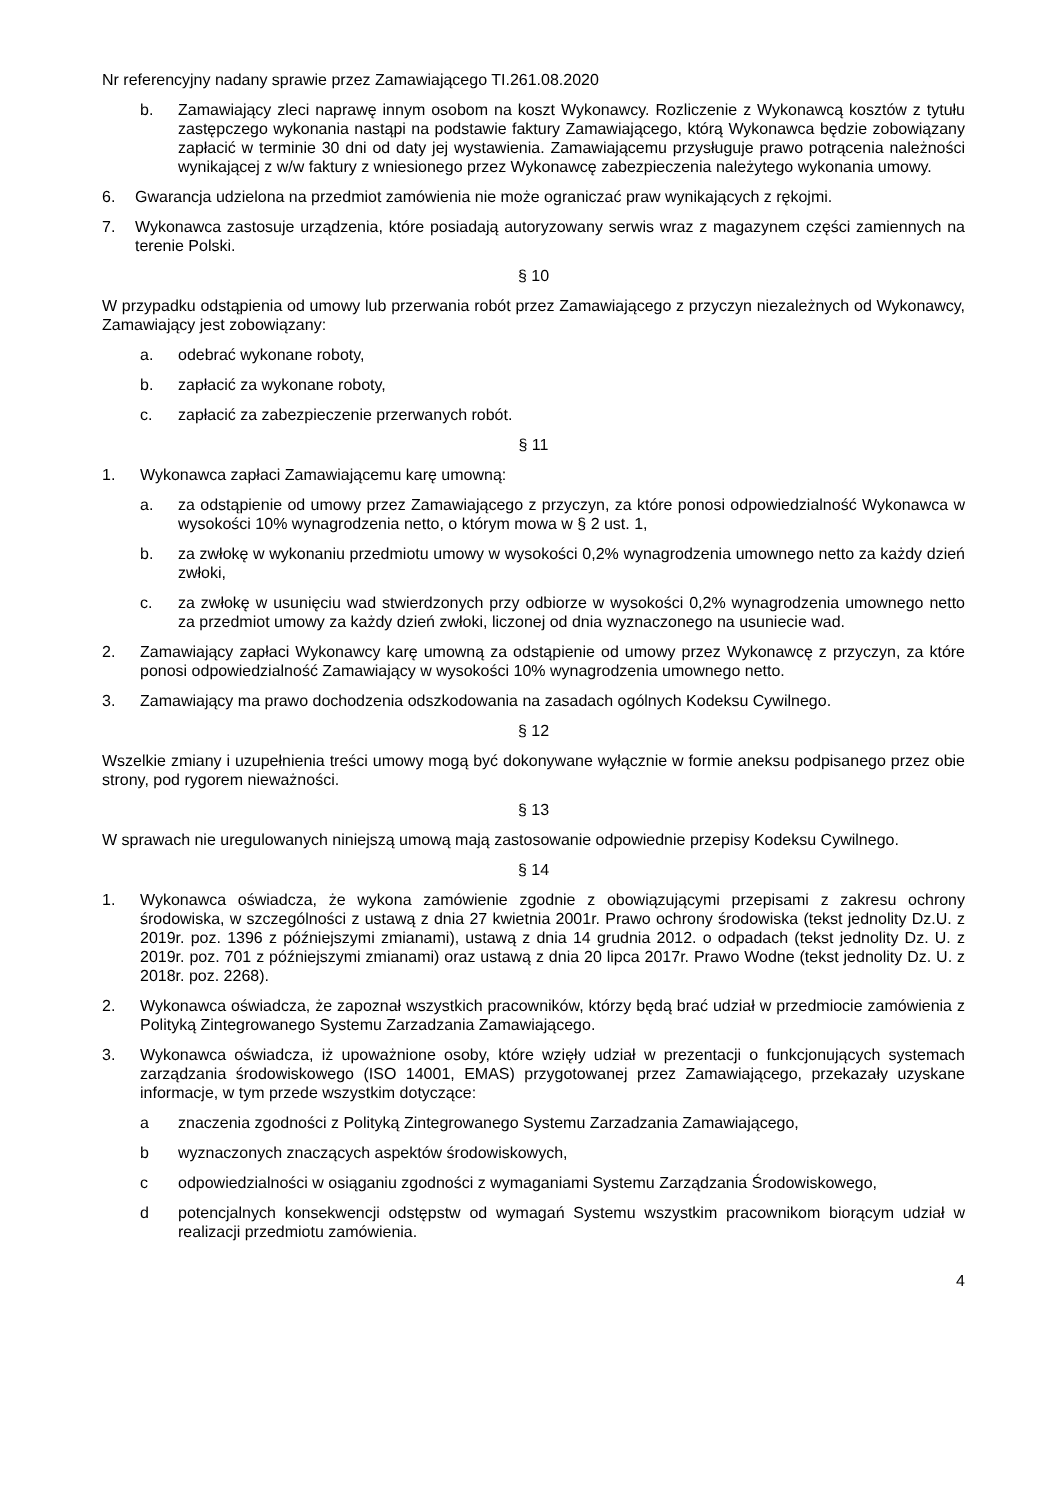Nr referencyjny nadany sprawie przez Zamawiającego TI.261.08.2020
b. Zamawiający zleci naprawę innym osobom na koszt Wykonawcy. Rozliczenie z Wykonawcą kosztów z tytułu zastępczego wykonania nastąpi na podstawie faktury Zamawiającego, którą Wykonawca będzie zobowiązany zapłacić w terminie 30 dni od daty jej wystawienia. Zamawiającemu przysługuje prawo potrącenia należności wynikającej z w/w faktury z wniesionego przez Wykonawcę zabezpieczenia należytego wykonania umowy.
6. Gwarancja udzielona na przedmiot zamówienia nie może ograniczać praw wynikających z rękojmi.
7. Wykonawca zastosuje urządzenia, które posiadają autoryzowany serwis wraz z magazynem części zamiennych na terenie Polski.
§ 10
W przypadku odstąpienia od umowy lub przerwania robót przez Zamawiającego z przyczyn niezależnych od Wykonawcy, Zamawiający jest zobowiązany:
a. odebrać wykonane roboty,
b. zapłacić za wykonane roboty,
c. zapłacić za zabezpieczenie przerwanych robót.
§ 11
1. Wykonawca zapłaci Zamawiającemu karę umowną:
a. za odstąpienie od umowy przez Zamawiającego z przyczyn, za które ponosi odpowiedzialność Wykonawca w wysokości 10% wynagrodzenia netto, o którym mowa w § 2 ust. 1,
b. za zwłokę w wykonaniu przedmiotu umowy w wysokości 0,2% wynagrodzenia umownego netto za każdy dzień zwłoki,
c. za zwłokę w usunięciu wad stwierdzonych przy odbiorze w wysokości 0,2% wynagrodzenia umownego netto za przedmiot umowy za każdy dzień zwłoki, liczonej od dnia wyznaczonego na usuniecie wad.
2. Zamawiający zapłaci Wykonawcy karę umowną za odstąpienie od umowy przez Wykonawcę z przyczyn, za które ponosi odpowiedzialność Zamawiający w wysokości 10% wynagrodzenia umownego netto.
3. Zamawiający ma prawo dochodzenia odszkodowania na zasadach ogólnych Kodeksu Cywilnego.
§ 12
Wszelkie zmiany i uzupełnienia treści umowy mogą być dokonywane wyłącznie w formie aneksu podpisanego przez obie strony, pod rygorem nieważności.
§ 13
W sprawach nie uregulowanych niniejszą umową mają zastosowanie odpowiednie przepisy Kodeksu Cywilnego.
§ 14
1. Wykonawca oświadcza, że wykona zamówienie zgodnie z obowiązującymi przepisami z zakresu ochrony środowiska, w szczególności z ustawą z dnia 27 kwietnia 2001r. Prawo ochrony środowiska (tekst jednolity Dz.U. z 2019r. poz. 1396 z późniejszymi zmianami), ustawą z dnia 14 grudnia 2012. o odpadach (tekst jednolity Dz. U. z 2019r. poz. 701 z późniejszymi zmianami) oraz ustawą z dnia 20 lipca 2017r. Prawo Wodne (tekst jednolity Dz. U. z 2018r. poz. 2268).
2. Wykonawca oświadcza, że zapoznał wszystkich pracowników, którzy będą brać udział w przedmiocie zamówienia z Polityką Zintegrowanego Systemu Zarzadzania Zamawiającego.
3. Wykonawca oświadcza, iż upoważnione osoby, które wzięły udział w prezentacji o funkcjonujących systemach zarządzania środowiskowego (ISO 14001, EMAS) przygotowanej przez Zamawiającego, przekazały uzyskane informacje, w tym przede wszystkim dotyczące:
a znaczenia zgodności z Polityką Zintegrowanego Systemu Zarzadzania Zamawiającego,
b wyznaczonych znaczących aspektów środowiskowych,
c odpowiedzialności w osiąganiu zgodności z wymaganiami Systemu Zarządzania Środowiskowego,
d potencjalnych konsekwencji odstępstw od wymagań Systemu wszystkim pracownikom biorącym udział w realizacji przedmiotu zamówienia.
4